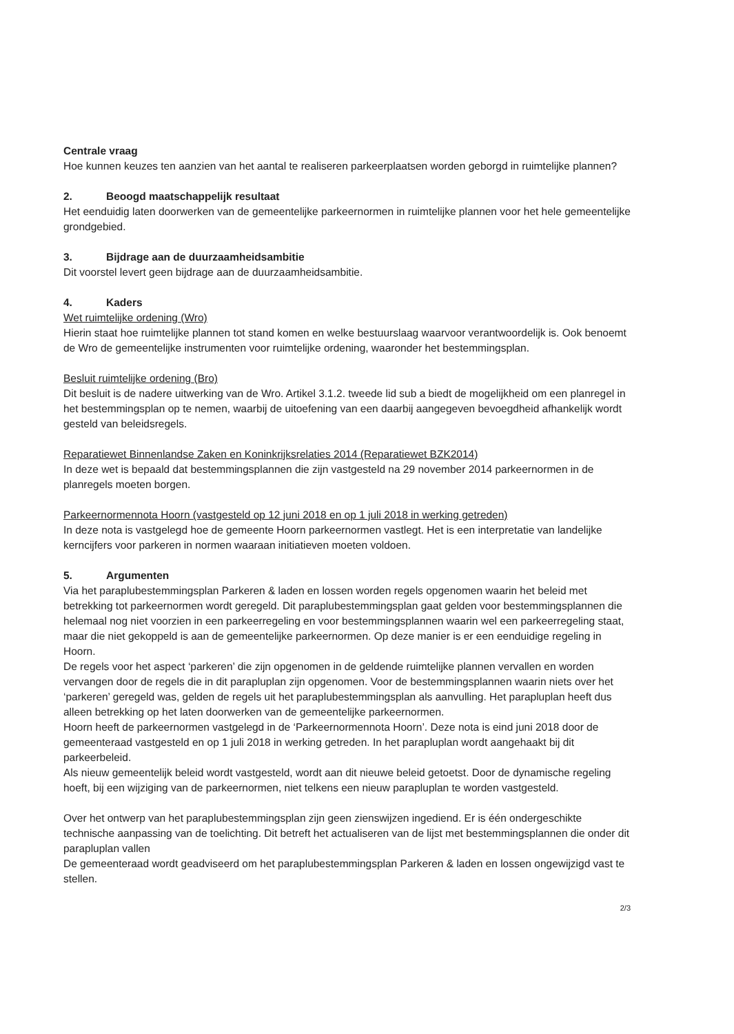Centrale vraag
Hoe kunnen keuzes ten aanzien van het aantal te realiseren parkeerplaatsen worden geborgd in ruimtelijke plannen?
2. Beoogd maatschappelijk resultaat
Het eenduidig laten doorwerken van de gemeentelijke parkeernormen in ruimtelijke plannen voor het hele gemeentelijke grondgebied.
3. Bijdrage aan de duurzaamheidsambitie
Dit voorstel levert geen bijdrage aan de duurzaamheidsambitie.
4. Kaders
Wet ruimtelijke ordening (Wro)
Hierin staat hoe ruimtelijke plannen tot stand komen en welke bestuurslaag waarvoor verantwoordelijk is. Ook benoemt de Wro de gemeentelijke instrumenten voor ruimtelijke ordening, waaronder het bestemmingsplan.
Besluit ruimtelijke ordening (Bro)
Dit besluit is de nadere uitwerking van de Wro. Artikel 3.1.2. tweede lid sub a biedt de mogelijkheid om een planregel in het bestemmingsplan op te nemen, waarbij de uitoefening van een daarbij aangegeven bevoegdheid afhankelijk wordt gesteld van beleidsregels.
Reparatiewet Binnenlandse Zaken en Koninkrijksrelaties 2014 (Reparatiewet BZK2014)
In deze wet is bepaald dat bestemmingsplannen die zijn vastgesteld na 29 november 2014 parkeernormen in de planregels moeten borgen.
Parkeernormennota Hoorn (vastgesteld op 12 juni 2018 en op 1 juli 2018 in werking getreden)
In deze nota is vastgelegd hoe de gemeente Hoorn parkeernormen vastlegt. Het is een interpretatie van landelijke kerncijfers voor parkeren in normen waaraan initiatieven moeten voldoen.
5. Argumenten
Via het paraplubestemmingsplan Parkeren & laden en lossen worden regels opgenomen waarin het beleid met betrekking tot parkeernormen wordt geregeld. Dit paraplubestemmingsplan gaat gelden voor bestemmingsplannen die helemaal nog niet voorzien in een parkeerregeling en voor bestemmingsplannen waarin wel een parkeerregeling staat, maar die niet gekoppeld is aan de gemeentelijke parkeernormen. Op deze manier is er een eenduidige regeling in Hoorn.
De regels voor het aspect ‘parkeren’ die zijn opgenomen in de geldende ruimtelijke plannen vervallen en worden vervangen door de regels die in dit parapluplan zijn opgenomen. Voor de bestemmingsplannen waarin niets over het ‘parkeren’ geregeld was, gelden de regels uit het paraplubestemmingsplan als aanvulling. Het parapluplan heeft dus alleen betrekking op het laten doorwerken van de gemeentelijke parkeernormen.
Hoorn heeft de parkeernormen vastgelegd in de ‘Parkeernormennota Hoorn’. Deze nota is eind juni 2018 door de gemeenteraad vastgesteld en op 1 juli 2018 in werking getreden. In het parapluplan wordt aangehaakt bij dit parkeerbeleid.
Als nieuw gemeentelijk beleid wordt vastgesteld, wordt aan dit nieuwe beleid getoetst. Door de dynamische regeling hoeft, bij een wijziging van de parkeernormen, niet telkens een nieuw parapluplan te worden vastgesteld.
Over het ontwerp van het paraplubestemmingsplan zijn geen zienswijzen ingediend. Er is één ondergeschikte technische aanpassing van de toelichting. Dit betreft het actualiseren van de lijst met bestemmingsplannen die onder dit parapluplan vallen
De gemeenteraad wordt geadviseerd om het paraplubestemmingsplan Parkeren & laden en lossen ongewijzigd vast te stellen.
2/3